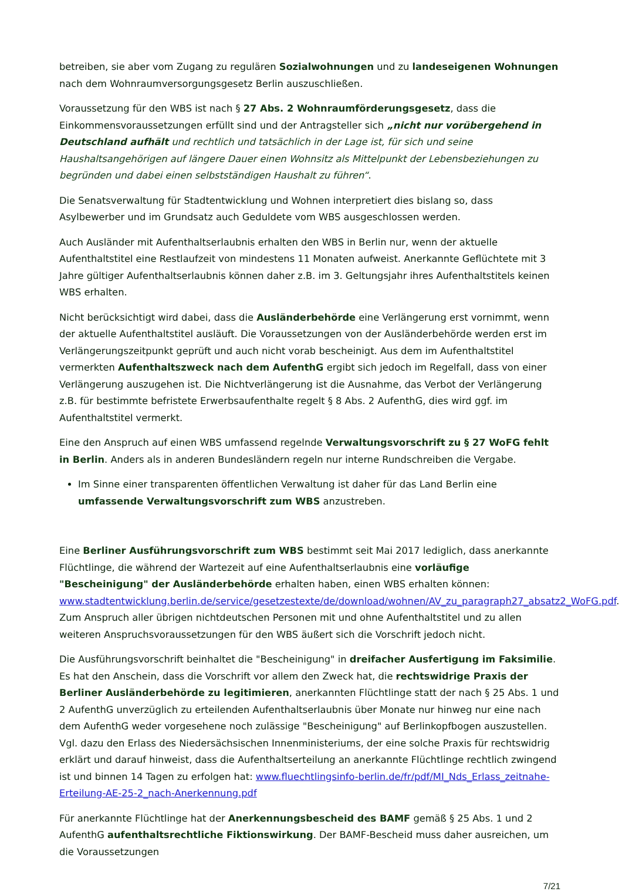betreiben, sie aber vom Zugang zu regulären Sozialwohnungen und zu landeseigenen Wohnungen nach dem Wohnraumversorgungsgesetz Berlin auszuschließen.
Voraussetzung für den WBS ist nach § 27 Abs. 2 Wohnraumförderungsgesetz, dass die Einkommensvoraussetzungen erfüllt sind und der Antragsteller sich „nicht nur vorübergehend in Deutschland aufhält und rechtlich und tatsächlich in der Lage ist, für sich und seine Haushaltsangehörigen auf längere Dauer einen Wohnsitz als Mittelpunkt der Lebensbeziehungen zu begründen und dabei einen selbstständigen Haushalt zu führen“.
Die Senatsverwaltung für Stadtentwicklung und Wohnen interpretiert dies bislang so, dass Asylbewerber und im Grundsatz auch Geduldete vom WBS ausgeschlossen werden.
Auch Ausländer mit Aufenthaltserlaubnis erhalten den WBS in Berlin nur, wenn der aktuelle Aufenthaltstitel eine Restlaufzeit von mindestens 11 Monaten aufweist. Anerkannte Geflüchtete mit 3 Jahre gültiger Aufenthaltserlaubnis können daher z.B. im 3. Geltungsjahr ihres Aufenthaltstitels keinen WBS erhalten.
Nicht berücksichtigt wird dabei, dass die Ausländerbehörde eine Verlängerung erst vornimmt, wenn der aktuelle Aufenthaltstitel ausläuft. Die Voraussetzungen von der Ausländerbehörde werden erst im Verlängerungszeitpunkt geprüft und auch nicht vorab bescheinigt. Aus dem im Aufenthaltstitel vermerkten Aufenthaltszweck nach dem AufenthG ergibt sich jedoch im Regelfall, dass von einer Verlängerung auszugehen ist. Die Nichtverlängerung ist die Ausnahme, das Verbot der Verlängerung z.B. für bestimmte befristete Erwerbsaufenthalte regelt § 8 Abs. 2 AufenthG, dies wird ggf. im Aufenthaltstitel vermerkt.
Eine den Anspruch auf einen WBS umfassend regelnde Verwaltungsvorschrift zu § 27 WoFG fehlt in Berlin. Anders als in anderen Bundesländern regeln nur interne Rundschreiben die Vergabe.
Im Sinne einer transparenten öffentlichen Verwaltung ist daher für das Land Berlin eine umfassende Verwaltungsvorschrift zum WBS anzustreben.
Eine Berliner Ausführungsvorschrift zum WBS bestimmt seit Mai 2017 lediglich, dass anerkannte Flüchtlinge, die während der Wartezeit auf eine Aufenthaltserlaubnis eine vorläufige "Bescheinigung" der Ausländerbehörde erhalten haben, einen WBS erhalten können: www.stadtentwicklung.berlin.de/service/gesetzestexte/de/download/wohnen/AV_zu_paragraph27_absatz2_WoFG.pdf. Zum Anspruch aller übrigen nichtdeutschen Personen mit und ohne Aufenthaltstitel und zu allen weiteren Anspruchsvoraussetzungen für den WBS äußert sich die Vorschrift jedoch nicht.
Die Ausführungsvorschrift beinhaltet die "Bescheinigung" in dreifacher Ausfertigung im Faksimilie. Es hat den Anschein, dass die Vorschrift vor allem den Zweck hat, die rechtswidrige Praxis der Berliner Ausländerbehörde zu legitimieren, anerkannten Flüchtlinge statt der nach § 25 Abs. 1 und 2 AufenthG unverzüglich zu erteilenden Aufenthaltserlaubnis über Monate nur hinweg nur eine nach dem AufenthG weder vorgesehene noch zulässige "Bescheinigung" auf Berlinkopfbogen auszustellen. Vgl. dazu den Erlass des Niedersächsischen Innenministeriums, der eine solche Praxis für rechtswidrig erklärt und darauf hinweist, dass die Aufenthaltserteilung an anerkannte Flüchtlinge rechtlich zwingend ist und binnen 14 Tagen zu erfolgen hat: www.fluechtlingsinfo-berlin.de/fr/pdf/MI_Nds_Erlass_zeitnahe-Erteilung-AE-25-2_nach-Anerkennung.pdf
Für anerkannte Flüchtlinge hat der Anerkennungsbescheid des BAMF gemäß § 25 Abs. 1 und 2 AufenthG aufenthaltsrechtliche Fiktionswirkung. Der BAMF-Bescheid muss daher ausreichen, um die Voraussetzungen
7/21